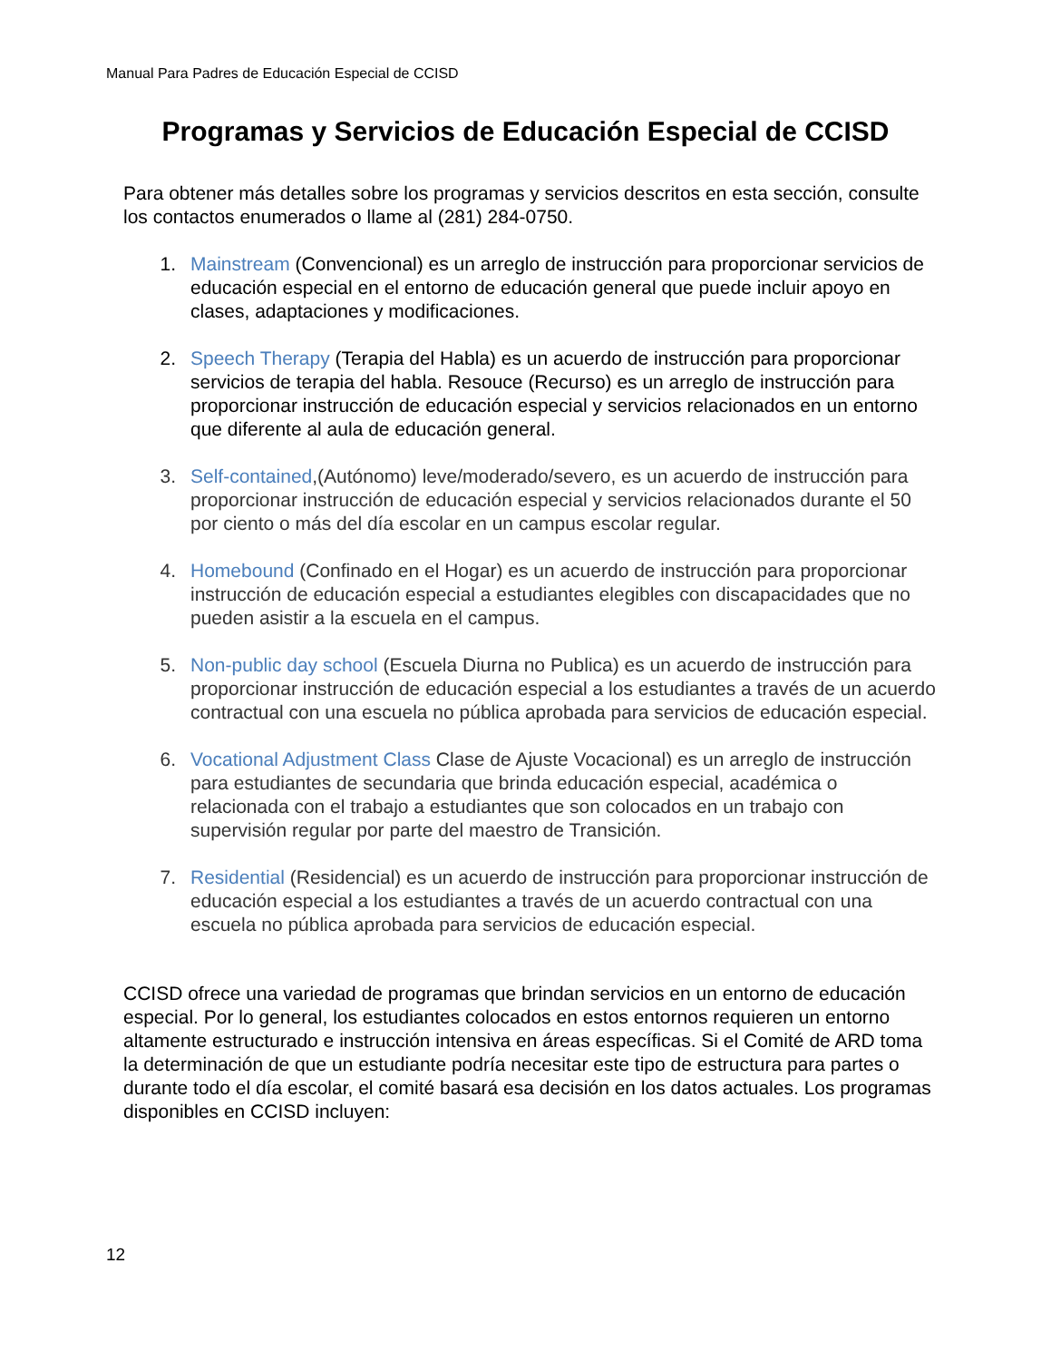Manual Para Padres de Educación Especial de CCISD
Programas y Servicios de Educación Especial de CCISD
Para obtener más detalles sobre los programas y servicios descritos en esta sección, consulte los contactos enumerados o llame al (281) 284-0750.
1. Mainstream (Convencional) es un arreglo de instrucción para proporcionar servicios de educación especial en el entorno de educación general que puede incluir apoyo en clases, adaptaciones y modificaciones.
2. Speech Therapy (Terapia del Habla) es un acuerdo de instrucción para proporcionar servicios de terapia del habla. Resouce (Recurso) es un arreglo de instrucción para proporcionar instrucción de educación especial y servicios relacionados en un entorno que diferente al aula de educación general.
3. Self-contained,(Autónomo) leve/moderado/severo, es un acuerdo de instrucción para proporcionar instrucción de educación especial y servicios relacionados durante el 50 por ciento o más del día escolar en un campus escolar regular.
4. Homebound (Confinado en el Hogar) es un acuerdo de instrucción para proporcionar instrucción de educación especial a estudiantes elegibles con discapacidades que no pueden asistir a la escuela en el campus.
5. Non-public day school (Escuela Diurna no Publica) es un acuerdo de instrucción para proporcionar instrucción de educación especial a los estudiantes a través de un acuerdo contractual con una escuela no pública aprobada para servicios de educación especial.
6. Vocational Adjustment Class Clase de Ajuste Vocacional) es un arreglo de instrucción para estudiantes de secundaria que brinda educación especial, académica o relacionada con el trabajo a estudiantes que son colocados en un trabajo con supervisión regular por parte del maestro de Transición.
7. Residential (Residencial) es un acuerdo de instrucción para proporcionar instrucción de educación especial a los estudiantes a través de un acuerdo contractual con una escuela no pública aprobada para servicios de educación especial.
CCISD ofrece una variedad de programas que brindan servicios en un entorno de educación especial. Por lo general, los estudiantes colocados en estos entornos requieren un entorno altamente estructurado e instrucción intensiva en áreas específicas. Si el Comité de ARD toma la determinación de que un estudiante podría necesitar este tipo de estructura para partes o durante todo el día escolar, el comité basará esa decisión en los datos actuales. Los programas disponibles en CCISD incluyen:
12